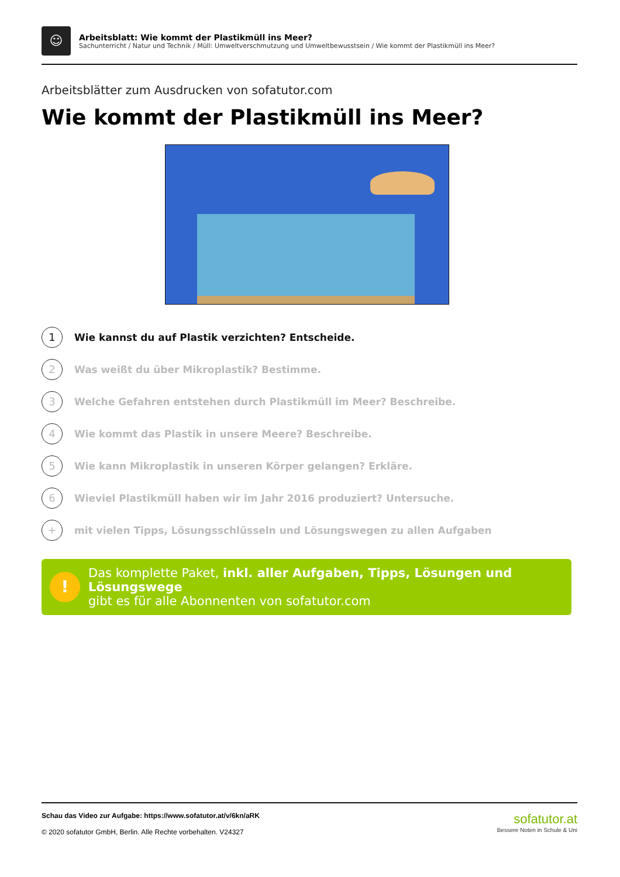☺
Arbeitsblatt: Wie kommt der Plastikmüll ins Meer?
Sachunterricht / Natur und Technik / Müll: Umweltverschmutzung und Umweltbewusstsein / Wie kommt der Plastikmüll ins Meer?
Arbeitsblätter zum Ausdrucken von sofatutor.com
Wie kommt der Plastikmüll ins Meer?
1 Wie kannst du auf Plastik verzichten? Entscheide.
2 Was weißt du über Mikroplastik? Bestimme.
3 Welche Gefahren entstehen durch Plastikmüll im Meer? Beschreibe.
4 Wie kommt das Plastik in unsere Meere? Beschreibe.
5 Wie kann Mikroplastik in unseren Körper gelangen? Erkläre.
6 Wieviel Plastikmüll haben wir im Jahr 2016 produziert? Untersuche.
+ mit vielen Tipps, Lösungsschlüsseln und Lösungswegen zu allen Aufgaben
!
Das komplette Paket, inkl. aller Aufgaben, Tipps, Lösungen und Lösungswege
gibt es für alle Abonnenten von sofatutor.com
Schau das Video zur Aufgabe: https://www.sofatutor.at/v/6kn/aRK
© 2020 sofatutor GmbH, Berlin. Alle Rechte vorbehalten. V24327
sofatutor.at
Bessere Noten in Schule & Uni